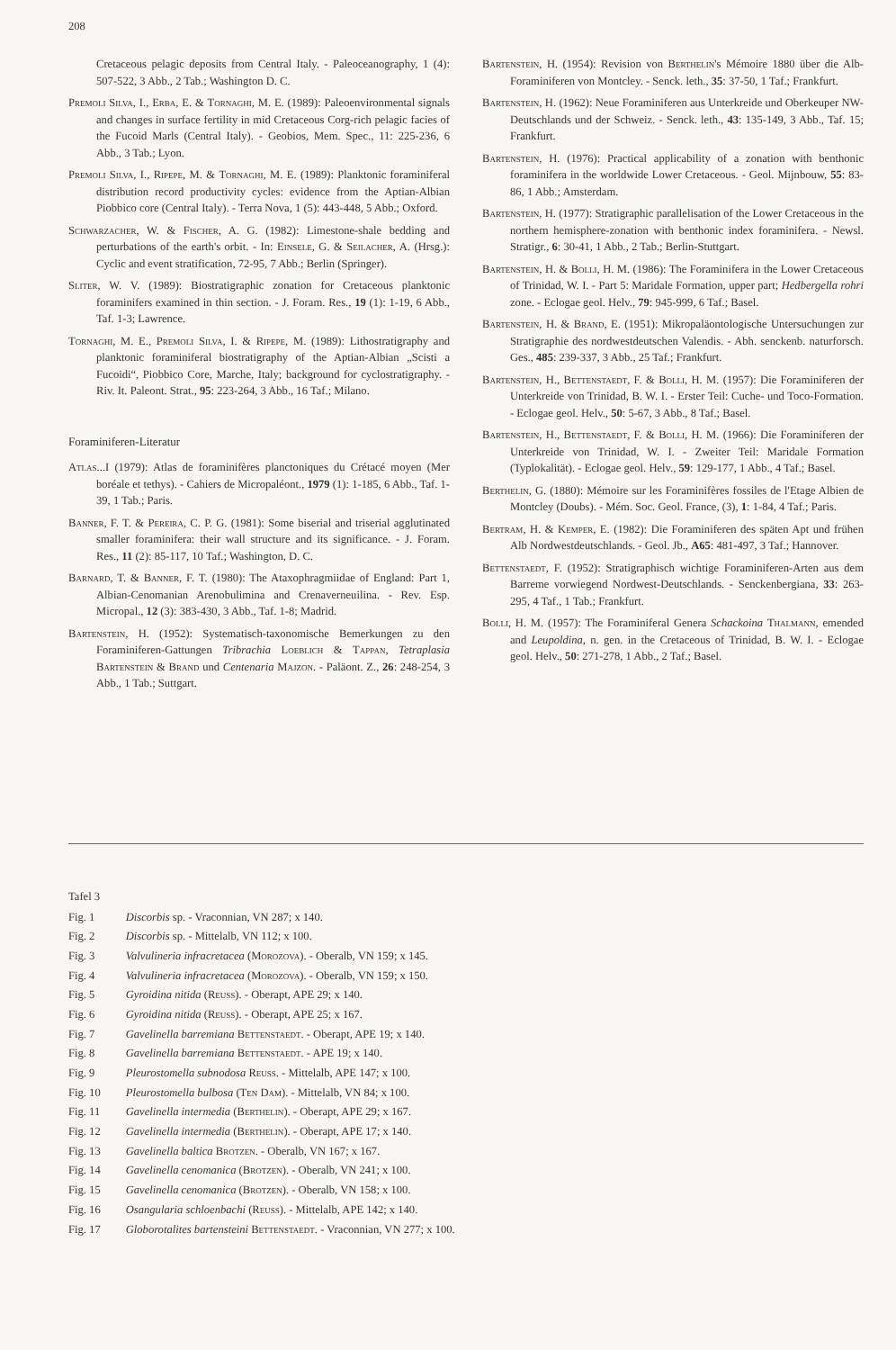208
Cretaceous pelagic deposits from Central Italy. - Paleoceanography, 1 (4): 507-522, 3 Abb., 2 Tab.; Washington D. C.
Premoli Silva, I., Erba, E. & Tornaghi, M. E. (1989): Paleoenvironmental signals and changes in surface fertility in mid Cretaceous Corg-rich pelagic facies of the Fucoid Marls (Central Italy). - Geobios, Mem. Spec., 11: 225-236, 6 Abb., 3 Tab.; Lyon.
Premoli Silva, I., Ripepe, M. & Tornaghi, M. E. (1989): Planktonic foraminiferal distribution record productivity cycles: evidence from the Aptian-Albian Piobbico core (Central Italy). - Terra Nova, 1 (5): 443-448, 5 Abb.; Oxford.
Schwarzacher, W. & Fischer, A. G. (1982): Limestone-shale bedding and perturbations of the earth's orbit. - In: Einsele, G. & Seilacher, A. (Hrsg.): Cyclic and event stratification, 72-95, 7 Abb.; Berlin (Springer).
Sliter, W. V. (1989): Biostratigraphic zonation for Cretaceous planktonic foraminifers examined in thin section. - J. Foram. Res., 19 (1): 1-19, 6 Abb., Taf. 1-3; Lawrence.
Tornaghi, M. E., Premoli Silva, I. & Ripepe, M. (1989): Lithostratigraphy and planktonic foraminiferal biostratigraphy of the Aptian-Albian „Scisti a Fucoidi“, Piobbico Core, Marche, Italy; background for cyclostratigraphy. - Riv. It. Paleont. Strat., 95: 223-264, 3 Abb., 16 Taf.; Milano.
Foraminiferen-Literatur
Atlas...I (1979): Atlas de foraminifères planctoniques du Crétacé moyen (Mer boréale et tethys). - Cahiers de Micropaléont., 1979 (1): 1-185, 6 Abb., Taf. 1-39, 1 Tab.; Paris.
Banner, F. T. & Pereira, C. P. G. (1981): Some biserial and triserial agglutinated smaller foraminifera: their wall structure and its significance. - J. Foram. Res., 11 (2): 85-117, 10 Taf.; Washington, D. C.
Barnard, T. & Banner, F. T. (1980): The Ataxophragmiidae of England: Part 1, Albian-Cenomanian Arenobulimina and Crenaverneuilina. - Rev. Esp. Micropal., 12 (3): 383-430, 3 Abb., Taf. 1-8; Madrid.
Bartenstein, H. (1952): Systematisch-taxonomische Bemerkungen zu den Foraminiferen-Gattungen Tribrachia Loeblich & Tappan, Tetraplasia Bartenstein & Brand und Centenaria Majzon. - Paläont. Z., 26: 248-254, 3 Abb., 1 Tab.; Suttgart.
Bartenstein, H. (1954): Revision von Berthelin's Mémoire 1880 über die Alb-Foraminiferen von Montcley. - Senck. leth., 35: 37-50, 1 Taf.; Frankfurt.
Bartenstein, H. (1962): Neue Foraminiferen aus Unterkreide und Oberkeuper NW-Deutschlands und der Schweiz. - Senck. leth., 43: 135-149, 3 Abb., Taf. 15; Frankfurt.
Bartenstein, H. (1976): Practical applicability of a zonation with benthonic foraminifera in the worldwide Lower Cretaceous. - Geol. Mijnbouw, 55: 83-86, 1 Abb.; Amsterdam.
Bartenstein, H. (1977): Stratigraphic parallelisation of the Lower Cretaceous in the northern hemisphere-zonation with benthonic index foraminifera. - Newsl. Stratigr., 6: 30-41, 1 Abb., 2 Tab.; Berlin-Stuttgart.
Bartenstein, H. & Bolli, H. M. (1986): The Foraminifera in the Lower Cretaceous of Trinidad, W. I. - Part 5: Maridale Formation, upper part; Hedbergella rohri zone. - Eclogae geol. Helv., 79: 945-999, 6 Taf.; Basel.
Bartenstein, H. & Brand, E. (1951): Mikropaläontologische Untersuchungen zur Stratigraphie des nordwestdeutschen Valendis. - Abh. senckenb. naturforsch. Ges., 485: 239-337, 3 Abb., 25 Taf.; Frankfurt.
Bartenstein, H., Bettenstaedt, F. & Bolli, H. M. (1957): Die Foraminiferen der Unterkreide von Trinidad, B. W. I. - Erster Teil: Cuche- und Toco-Formation. - Eclogae geol. Helv., 50: 5-67, 3 Abb., 8 Taf.; Basel.
Bartenstein, H., Bettenstaedt, F. & Bolli, H. M. (1966): Die Foraminiferen der Unterkreide von Trinidad, W. I. - Zweiter Teil: Maridale Formation (Typlokalität). - Eclogae geol. Helv., 59: 129-177, 1 Abb., 4 Taf.; Basel.
Berthelin, G. (1880): Mémoire sur les Foraminifères fossiles de l'Etage Albien de Montcley (Doubs). - Mém. Soc. Geol. France, (3), 1: 1-84, 4 Taf.; Paris.
Bertram, H. & Kemper, E. (1982): Die Foraminiferen des späten Apt und frühen Alb Nordwestdeutschlands. - Geol. Jb., A65: 481-497, 3 Taf.; Hannover.
Bettenstaedt, F. (1952): Stratigraphisch wichtige Foraminiferen-Arten aus dem Barreme vorwiegend Nordwest-Deutschlands. - Senckenbergiana, 33: 263-295, 4 Taf., 1 Tab.; Frankfurt.
Bolli, H. M. (1957): The Foraminiferal Genera Schackoina Thalmann, emended and Leupoldina, n. gen. in the Cretaceous of Trinidad, B. W. I. - Eclogae geol. Helv., 50: 271-278, 1 Abb., 2 Taf.; Basel.
Tafel 3
| Fig. 1 | Discorbis sp. - Vraconnian, VN 287; x 140. |
| Fig. 2 | Discorbis sp. - Mittelalb, VN 112; x 100. |
| Fig. 3 | Valvulineria infracretacea ( Morozova ). - Oberalb, VN 159; x 145. |
| Fig. 4 | Valvulineria infracretacea ( Morozova ). - Oberalb, VN 159; x 150. |
| Fig. 5 | Gyroidina nitida ( Reuss ). - Oberapt, APE 29; x 140. |
| Fig. 6 | Gyroidina nitida ( Reuss ). - Oberapt, APE 25; x 167. |
| Fig. 7 | Gavelinella barremiana Bettenstaedt . - Oberapt, APE 19; x 140. |
| Fig. 8 | Gavelinella barremiana Bettenstaedt . - APE 19; x 140. |
| Fig. 9 | Pleurostomella subnodosa Reuss . - Mittelalb, APE 147; x 100. |
| Fig. 10 | Pleurostomella bulbosa ( Ten Dam ). - Mittelalb, VN 84; x 100. |
| Fig. 11 | Gavelinella intermedia ( Berthelin ). - Oberapt, APE 29; x 167. |
| Fig. 12 | Gavelinella intermedia ( Berthelin ). - Oberapt, APE 17; x 140. |
| Fig. 13 | Gavelinella baltica Brotzen . - Oberalb, VN 167; x 167. |
| Fig. 14 | Gavelinella cenomanica ( Brotzen ). - Oberalb, VN 241; x 100. |
| Fig. 15 | Gavelinella cenomanica ( Brotzen ). - Oberalb, VN 158; x 100. |
| Fig. 16 | Osangularia schloenbachi ( Reuss ). - Mittelalb, APE 142; x 140. |
| Fig. 17 | Globorotalites bartensteini Bettenstaedt . - Vraconnian, VN 277; x 100. |